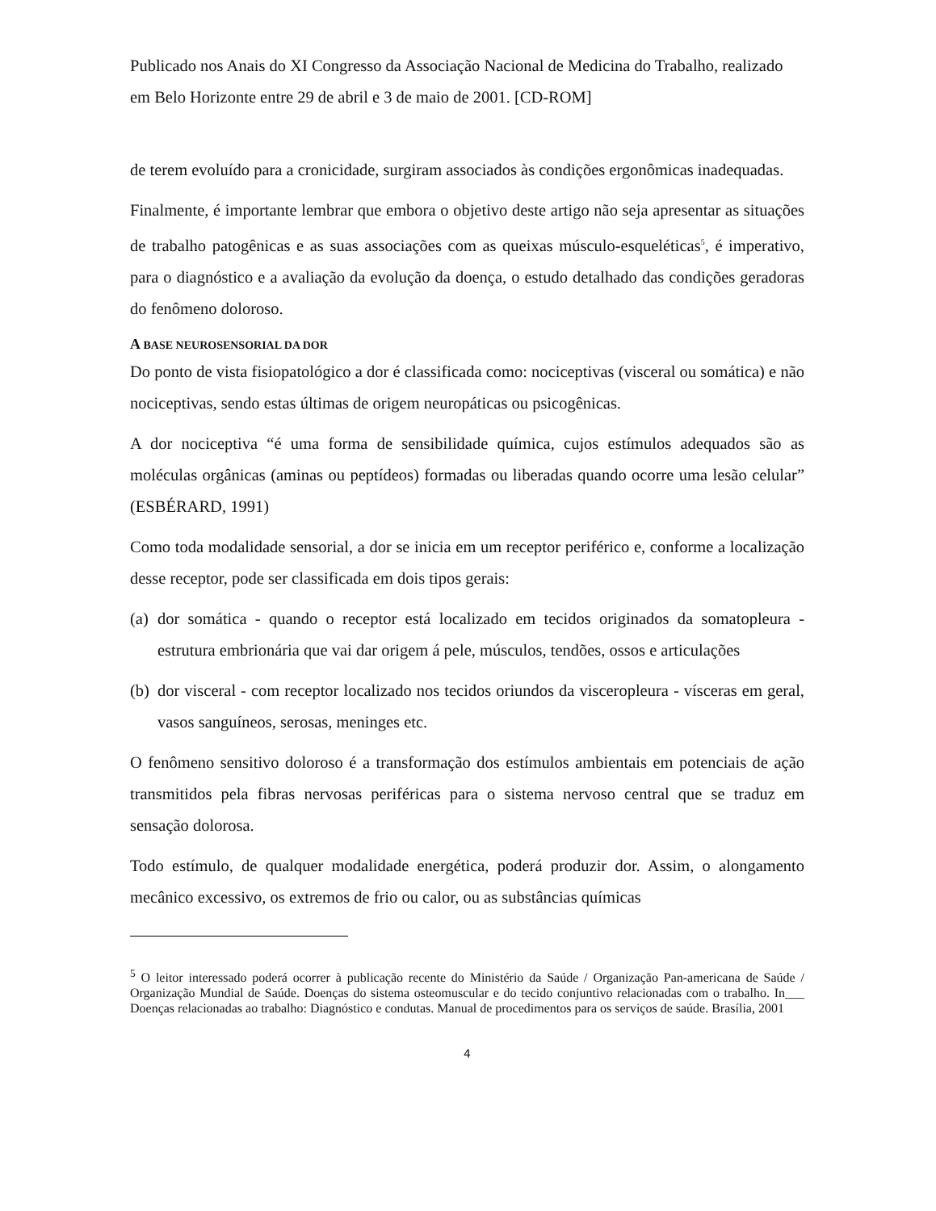Publicado nos Anais do XI Congresso da Associação Nacional de Medicina do Trabalho, realizado em Belo Horizonte entre 29 de abril e 3 de maio de 2001. [CD-ROM]
de terem evoluído para a cronicidade, surgiram associados às condições ergonômicas inadequadas.
Finalmente, é importante lembrar que embora o objetivo deste artigo não seja apresentar as situações de trabalho patogênicas e as suas associações com as queixas músculo-esqueléticas<sup>5</sup>, é imperativo, para o diagnóstico e a avaliação da evolução da doença, o estudo detalhado das condições geradoras do fenômeno doloroso.
A BASE NEUROSENSORIAL DA DOR
Do ponto de vista fisiopatológico a dor é classificada como: nociceptivas (visceral ou somática) e não nociceptivas, sendo estas últimas de origem neuropáticas ou psicogênicas.
A dor nociceptiva “é uma forma de sensibilidade química, cujos estímulos adequados são as moléculas orgânicas (aminas ou peptídeos) formadas ou liberadas quando ocorre uma lesão celular” (ESBÉRARD, 1991)
Como toda modalidade sensorial, a dor se inicia em um receptor periférico e, conforme a localização desse receptor, pode ser classificada em dois tipos gerais:
(a)
dor somática - quando o receptor está localizado em tecidos originados da somatopleura - estrutura embrionária que vai dar origem á pele, músculos, tendões, ossos e articulações
(b)
dor visceral - com receptor localizado nos tecidos oriundos da visceropleura - vísceras em geral, vasos sanguíneos, serosas, meninges etc.
O fenômeno sensitivo doloroso é a transformação dos estímulos ambientais em potenciais de ação transmitidos pela fibras nervosas periféricas para o sistema nervoso central que se traduz em sensação dolorosa.
Todo estímulo, de qualquer modalidade energética, poderá produzir dor. Assim, o alongamento mecânico excessivo, os extremos de frio ou calor, ou as substâncias químicas
<sup>5</sup> O leitor interessado poderá ocorrer à publicação recente do Ministério da Saúde / Organização Pan-americana de Saúde / Organização Mundial de Saúde. Doenças do sistema osteomuscular e do tecido conjuntivo relacionadas com o trabalho. In___ Doenças relacionadas ao trabalho: Diagnóstico e condutas. Manual de procedimentos para os serviços de saúde. Brasília, 2001
4